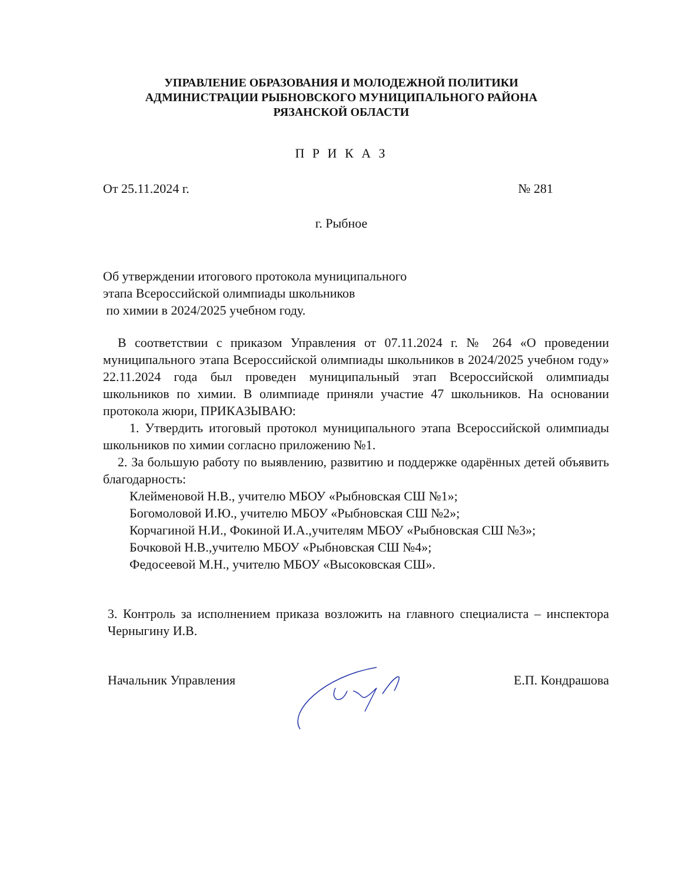УПРАВЛЕНИЕ ОБРАЗОВАНИЯ И МОЛОДЕЖНОЙ ПОЛИТИКИ
АДМИНИСТРАЦИИ РЫБНОВСКОГО МУНИЦИПАЛЬНОГО РАЙОНА
РЯЗАНСКОЙ ОБЛАСТИ
П Р И К А З
От 25.11.2024 г. № 281
г. Рыбное
Об утверждении итогового протокола муниципального
этапа Всероссийской олимпиады школьников
по химии в 2024/2025 учебном году.
В соответствии с приказом Управления от 07.11.2024 г. № 264 «О проведении муниципального этапа Всероссийской олимпиады школьников в 2024/2025 учебном году» 22.11.2024 года был проведен муниципальный этап Всероссийской олимпиады школьников по химии. В олимпиаде приняли участие 47 школьников. На основании протокола жюри, ПРИКАЗЫВАЮ:
1. Утвердить итоговый протокол муниципального этапа Всероссийской олимпиады школьников по химии согласно приложению №1.
2. За большую работу по выявлению, развитию и поддержке одарённых детей объявить благодарность:
Клейменовой Н.В., учителю МБОУ «Рыбновская СШ №1»;
Богомоловой И.Ю., учителю МБОУ «Рыбновская СШ №2»;
Корчагиной Н.И., Фокиной И.А.,учителям МБОУ «Рыбновская СШ №3»;
Бочковой Н.В.,учителю МБОУ «Рыбновская СШ №4»;
Федосеевой М.Н., учителю МБОУ «Высоковская СШ».
3. Контроль за исполнением приказа возложить на главного специалиста – инспектора Черныгину И.В.
Начальник Управления Е.П. Кондрашова